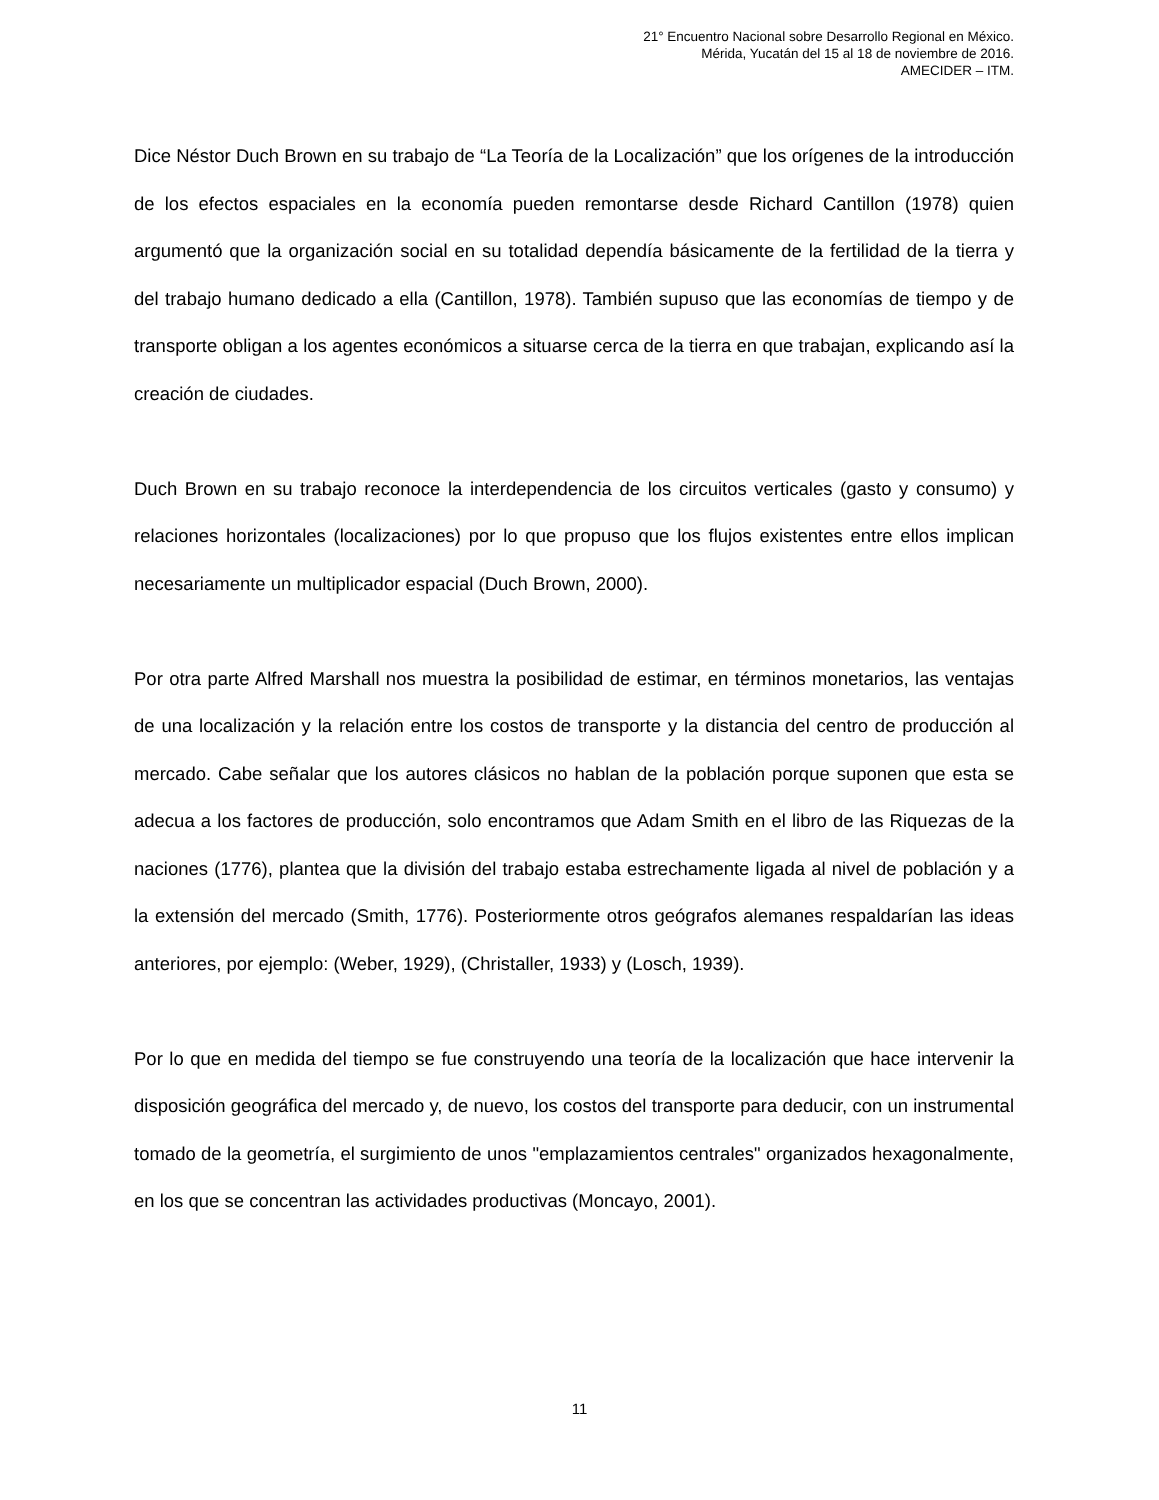21° Encuentro Nacional sobre Desarrollo Regional en México.
Mérida, Yucatán del 15 al 18 de noviembre de 2016.
AMECIDER – ITM.
Dice Néstor Duch Brown en su trabajo de “La Teoría de la Localización” que los orígenes de la introducción de los efectos espaciales en la economía pueden remontarse desde Richard Cantillon (1978) quien argumentó que la organización social en su totalidad dependía básicamente de la fertilidad de la tierra y del trabajo humano dedicado a ella (Cantillon, 1978). También supuso que las economías de tiempo y de transporte obligan a los agentes económicos a situarse cerca de la tierra en que trabajan, explicando así la creación de ciudades.
Duch Brown en su trabajo reconoce la interdependencia de los circuitos verticales (gasto y consumo) y relaciones horizontales (localizaciones) por lo que propuso que los flujos existentes entre ellos implican necesariamente un multiplicador espacial (Duch Brown, 2000).
Por otra parte Alfred Marshall nos muestra la posibilidad de estimar, en términos monetarios, las ventajas de una localización y la relación entre los costos de transporte y la distancia del centro de producción al mercado. Cabe señalar que los autores clásicos no hablan de la población porque suponen que esta se adecua a los factores de producción, solo encontramos que Adam Smith en el libro de las Riquezas de la naciones (1776), plantea que la división del trabajo estaba estrechamente ligada al nivel de población y a la extensión del mercado (Smith, 1776). Posteriormente otros geógrafos alemanes respaldarían las ideas anteriores, por ejemplo: (Weber, 1929), (Christaller, 1933) y (Losch, 1939).
Por lo que en medida del tiempo se fue construyendo una teoría de la localización que hace intervenir la disposición geográfica del mercado y, de nuevo, los costos del transporte para deducir, con un instrumental tomado de la geometría, el surgimiento de unos "emplazamientos centrales" organizados hexagonalmente, en los que se concentran las actividades productivas (Moncayo, 2001).
11